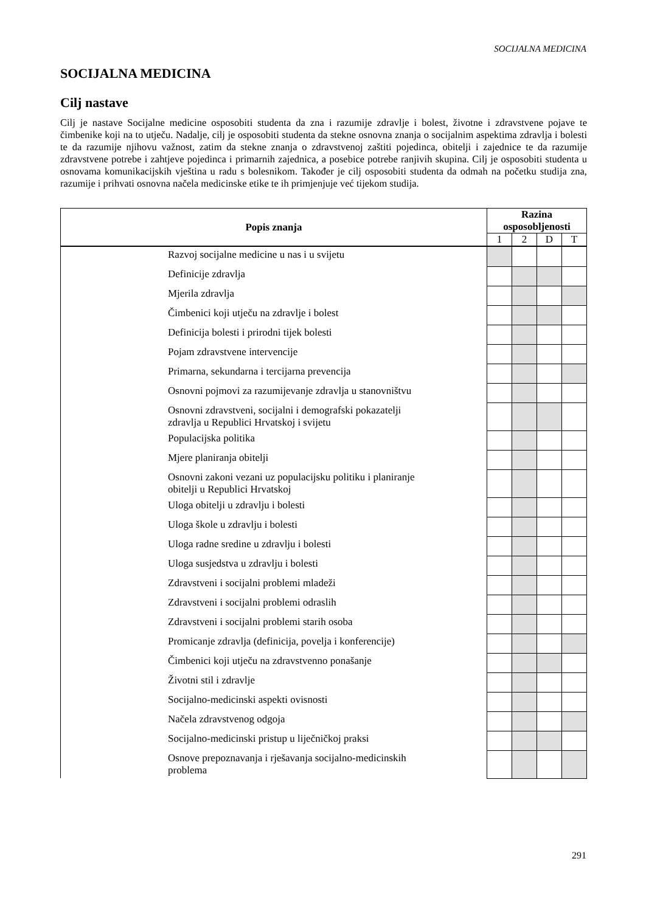SOCIJALNA MEDICINA
SOCIJALNA MEDICINA
Cilj nastave
Cilj je nastave Socijalne medicine osposobiti studenta da zna i razumije zdravlje i bolest, životne i zdravstvene pojave te čimbenike koji na to utječu. Nadalje, cilj je osposobiti studenta da stekne osnovna znanja o socijalnim aspektima zdravlja i bolesti te da razumije njihovu važnost, zatim da stekne znanja o zdravstvenoj zaštiti pojedinca, obitelji i zajednice te da razumije zdravstvene potrebe i zahtjeve pojedinca i primarnih zajednica, a posebice potrebe ranjivih skupina. Cilj je osposobiti studenta u osnovama komunikacijskih vještina u radu s bolesnikom. Također je cilj osposobiti studenta da odmah na početku studija zna, razumije i prihvati osnovna načela medicinske etike te ih primjenjuje već tijekom studija.
| Popis znanja | Razina osposobljenosti | | | |
| --- | --- | --- | --- | --- |
| | 1 | 2 | D | T |
| Razvoj socijalne medicine u nas i u svijetu | | | | |
| Definicije zdravlja | | | | |
| Mjerila zdravlja | | | | |
| Čimbenici koji utječu na zdravlje i bolest | | | | |
| Definicija bolesti i prirodni tijek bolesti | | | | |
| Pojam zdravstvene intervencije | | | | |
| Primarna, sekundarna i tercijarna prevencija | | | | |
| Osnovni pojmovi za razumijevanje zdravlja u stanovništvu | | | | |
| Osnovni zdravstveni, socijalni i demografski pokazatelji zdravlja u Republici Hrvatskoj i svijetu | | | | |
| Populacijska politika | | | | |
| Mjere planiranja obitelji | | | | |
| Osnovni zakoni vezani uz populacijsku politiku i planiranje obitelji u Republici Hrvatskoj | | | | |
| Uloga obitelji u zdravlju i bolesti | | | | |
| Uloga škole u zdravlju i bolesti | | | | |
| Uloga radne sredine u zdravlju i bolesti | | | | |
| Uloga susjedstva u zdravlju i bolesti | | | | |
| Zdravstveni i socijalni problemi mladeži | | | | |
| Zdravstveni i socijalni problemi odraslih | | | | |
| Zdravstveni i socijalni problemi starih osoba | | | | |
| Promicanje zdravlja (definicija, povelja i konferencije) | | | | |
| Čimbenici koji utječu na zdravstvenno ponašanje | | | | |
| Životni stil i zdravlje | | | | |
| Socijalno-medicinski aspekti ovisnosti | | | | |
| Načela zdravstvenog odgoja | | | | |
| Socijalno-medicinski pristup u liječničkoj praksi | | | | |
| Osnove prepoznavanja i rješavanja socijalno-medicinskih problema | | | | |
291